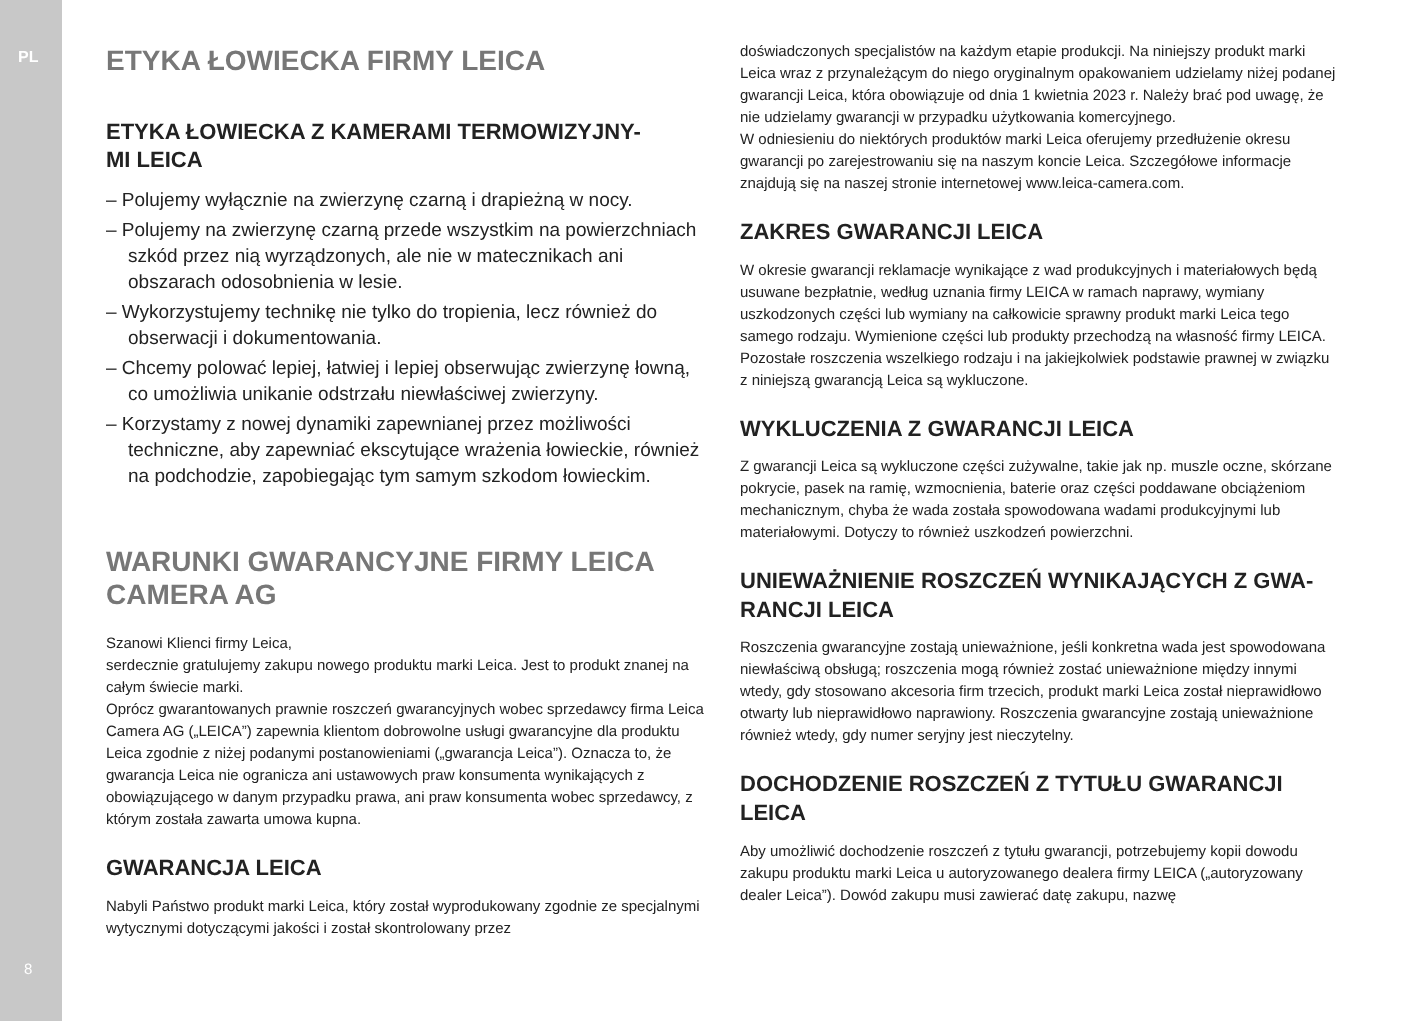PL
8
ETYKA ŁOWIECKA FIRMY LEICA
ETYKA ŁOWIECKA Z KAMERAMI TERMOWIZYJNY-
MI LEICA
– Polujemy wyłącznie na zwierzynę czarną i drapieżną w nocy.
– Polujemy na zwierzynę czarną przede wszystkim na powierzch­niach szkód przez nią wyrządzonych, ale nie w matecznikach ani obszarach odosobnienia w lesie.
– Wykorzystujemy technikę nie tylko do tropienia, lecz również do obserwacji i dokumentowania.
– Chcemy polować lepiej, łatwiej i lepiej obserwując zwierzynę łowną, co umożliwia unikanie odstrzału niewłaściwej zwierzyny.
– Korzystamy z nowej dynamiki zapewnianej przez możliwości techniczne, aby zapewniać ekscytujące wrażenia łowieckie, również na podchodzie, zapobiegając tym samym szkodom łowieckim.
WARUNKI GWARANCYJNE FIRMY LEICA CAMERA AG
Szanowi Klienci firmy Leica,
serdecznie gratulujemy zakupu nowego produktu marki Leica. Jest to produkt znanej na całym świecie marki.
Oprócz gwarantowanych prawnie roszczeń gwarancyjnych wobec sprzedawcy firma Leica Camera AG („LEICA”) zapewnia klientom dobrowolne usługi gwarancyjne dla produktu Leica zgodnie z niżej podanymi postanowieniami („gwa­rancja Leica”). Oznacza to, że gwarancja Leica nie ogranicza ani ustawowych praw konsumenta wynikających z obowiązującego w danym przypadku prawa, ani praw konsumenta wobec sprzedawcy, z którym została zawarta umowa kupna.
GWARANCJA LEICA
Nabyli Państwo produkt marki Leica, który został wyprodukowany zgodnie ze specjalnymi wytycznymi dotyczącymi jakości i został skontrolowany przez
doświadczonych specjalistów na każdym etapie produkcji. Na niniejszy produkt marki Leica wraz z przynależącym do niego oryginalnym opakowaniem udzielamy niżej podanej gwarancji Leica, która obowiązuje od dnia 1 kwietnia 2023 r. Należy brać pod uwagę, że nie udzielamy gwarancji w przypadku użytkowania komercyjnego.
W odniesieniu do niektórych produktów marki Leica oferujemy przedłużenie okresu gwarancji po zarejestrowaniu się na naszym koncie Leica. Szczegółowe informacje znajdują się na naszej stronie internetowej www.leica-camera.com.
ZAKRES GWARANCJI LEICA
W okresie gwarancji reklamacje wynikające z wad produkcyjnych i materiałowych będą usuwane bezpłatnie, według uznania firmy LEICA w ramach naprawy, wymiany uszkodzonych części lub wymiany na całkowicie sprawny produkt marki Leica tego samego rodzaju. Wymienione części lub produkty przechodzą na własność firmy LEICA.
Pozostałe roszczenia wszelkiego rodzaju i na jakiejkolwiek podstawie prawnej w związku z niniejszą gwarancją Leica są wykluczone.
WYKLUCZENIA Z GWARANCJI LEICA
Z gwarancji Leica są wykluczone części zużywalne, takie jak np. muszle oczne, skórzane pokrycie, pasek na ramię, wzmocnienia, baterie oraz części poddawane obciążeniom mechanicznym, chyba że wada została spowodowana wadami produkcyjnymi lub materiałowymi. Dotyczy to również uszkodzeń powierzchni.
UNIEWAŻNIENIE ROSZCZEŃ WYNIKAJĄCYCH Z GWA­RANCJI LEICA
Roszczenia gwarancyjne zostają unieważnione, jeśli konkretna wada jest spowodowana niewłaściwą obsługą; roszczenia mogą również zostać unieważnio­ne między innymi wtedy, gdy stosowano akcesoria firm trzecich, produkt marki Leica został nieprawidłowo otwarty lub nieprawidłowo naprawiony. Roszczenia gwarancyjne zostają unieważnione również wtedy, gdy numer seryjny jest nieczytelny.
DOCHODZENIE ROSZCZEŃ Z TYTUŁU GWARANCJI LEICA
Aby umożliwić dochodzenie roszczeń z tytułu gwarancji, potrzebujemy kopii dowo­du zakupu produktu marki Leica u autoryzowanego dealera firmy LEICA („autoryzowany dealer Leica”). Dowód zakupu musi zawierać datę zakupu, nazwę